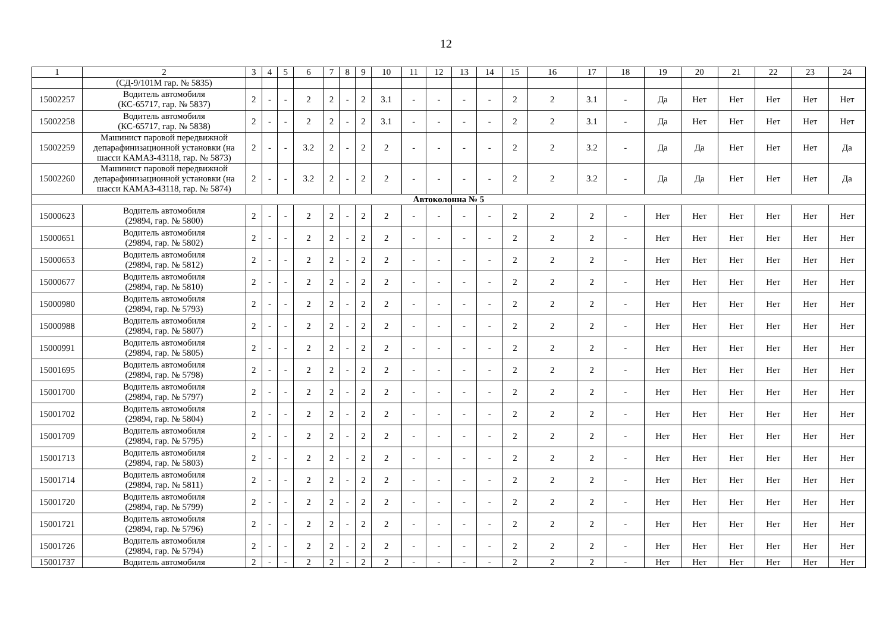12
| 1 | 2 | 3 | 4 | 5 | 6 | 7 | 8 | 9 | 10 | 11 | 12 | 13 | 14 | 15 | 16 | 17 | 18 | 19 | 20 | 21 | 22 | 23 | 24 |
| | (СД-9/101М гар. № 5835) | | | | | | | | | | | | | | | | | | | | | | |
| 15002257 | Водитель автомобиля (КС-65717, гар. № 5837) | 2 | - | - | 2 | 2 | - | 2 | 3.1 | - | - | - | - | 2 | 2 | 3.1 | - | Да | Нет | Нет | Нет | Нет | Нет |
| 15002258 | Водитель автомобиля (КС-65717, гар. № 5838) | 2 | - | - | 2 | 2 | - | 2 | 3.1 | - | - | - | - | 2 | 2 | 3.1 | - | Да | Нет | Нет | Нет | Нет | Нет |
| 15002259 | Машинист паровой передвижной депарафинизационной установки (на шасси КАМАЗ-43118, гар. № 5873) | 2 | - | - | 3.2 | 2 | - | 2 | 2 | - | - | - | - | 2 | 2 | 3.2 | - | Да | Да | Нет | Нет | Нет | Да |
| 15002260 | Машинист паровой передвижной депарафинизационной установки (на шасси КАМАЗ-43118, гар. № 5874) | 2 | - | - | 3.2 | 2 | - | 2 | 2 | - | - | - | - | 2 | 2 | 3.2 | - | Да | Да | Нет | Нет | Нет | Да |
| Автоколонна № 5 | | | | | | | | | | | | | | | | | | | | | | | |
| 15000623 | Водитель автомобиля (29894, гар. № 5800) | 2 | - | - | 2 | 2 | - | 2 | 2 | - | - | - | - | 2 | 2 | 2 | - | Нет | Нет | Нет | Нет | Нет | Нет |
| 15000651 | Водитель автомобиля (29894, гар. № 5802) | 2 | - | - | 2 | 2 | - | 2 | 2 | - | - | - | - | 2 | 2 | 2 | - | Нет | Нет | Нет | Нет | Нет | Нет |
| 15000653 | Водитель автомобиля (29894, гар. № 5812) | 2 | - | - | 2 | 2 | - | 2 | 2 | - | - | - | - | 2 | 2 | 2 | - | Нет | Нет | Нет | Нет | Нет | Нет |
| 15000677 | Водитель автомобиля (29894, гар. № 5810) | 2 | - | - | 2 | 2 | - | 2 | 2 | - | - | - | - | 2 | 2 | 2 | - | Нет | Нет | Нет | Нет | Нет | Нет |
| 15000980 | Водитель автомобиля (29894, гар. № 5793) | 2 | - | - | 2 | 2 | - | 2 | 2 | - | - | - | - | 2 | 2 | 2 | - | Нет | Нет | Нет | Нет | Нет | Нет |
| 15000988 | Водитель автомобиля (29894, гар. № 5807) | 2 | - | - | 2 | 2 | - | 2 | 2 | - | - | - | - | 2 | 2 | 2 | - | Нет | Нет | Нет | Нет | Нет | Нет |
| 15000991 | Водитель автомобиля (29894, гар. № 5805) | 2 | - | - | 2 | 2 | - | 2 | 2 | - | - | - | - | 2 | 2 | 2 | - | Нет | Нет | Нет | Нет | Нет | Нет |
| 15001695 | Водитель автомобиля (29894, гар. № 5798) | 2 | - | - | 2 | 2 | - | 2 | 2 | - | - | - | - | 2 | 2 | 2 | - | Нет | Нет | Нет | Нет | Нет | Нет |
| 15001700 | Водитель автомобиля (29894, гар. № 5797) | 2 | - | - | 2 | 2 | - | 2 | 2 | - | - | - | - | 2 | 2 | 2 | - | Нет | Нет | Нет | Нет | Нет | Нет |
| 15001702 | Водитель автомобиля (29894, гар. № 5804) | 2 | - | - | 2 | 2 | - | 2 | 2 | - | - | - | - | 2 | 2 | 2 | - | Нет | Нет | Нет | Нет | Нет | Нет |
| 15001709 | Водитель автомобиля (29894, гар. № 5795) | 2 | - | - | 2 | 2 | - | 2 | 2 | - | - | - | - | 2 | 2 | 2 | - | Нет | Нет | Нет | Нет | Нет | Нет |
| 15001713 | Водитель автомобиля (29894, гар. № 5803) | 2 | - | - | 2 | 2 | - | 2 | 2 | - | - | - | - | 2 | 2 | 2 | - | Нет | Нет | Нет | Нет | Нет | Нет |
| 15001714 | Водитель автомобиля (29894, гар. № 5811) | 2 | - | - | 2 | 2 | - | 2 | 2 | - | - | - | - | 2 | 2 | 2 | - | Нет | Нет | Нет | Нет | Нет | Нет |
| 15001720 | Водитель автомобиля (29894, гар. № 5799) | 2 | - | - | 2 | 2 | - | 2 | 2 | - | - | - | - | 2 | 2 | 2 | - | Нет | Нет | Нет | Нет | Нет | Нет |
| 15001721 | Водитель автомобиля (29894, гар. № 5796) | 2 | - | - | 2 | 2 | - | 2 | 2 | - | - | - | - | 2 | 2 | 2 | - | Нет | Нет | Нет | Нет | Нет | Нет |
| 15001726 | Водитель автомобиля (29894, гар. № 5794) | 2 | - | - | 2 | 2 | - | 2 | 2 | - | - | - | - | 2 | 2 | 2 | - | Нет | Нет | Нет | Нет | Нет | Нет |
| 15001737 | Водитель автомобиля | 2 | - | - | 2 | 2 | - | 2 | 2 | - | - | - | - | 2 | 2 | 2 | - | Нет | Нет | Нет | Нет | Нет | Нет |